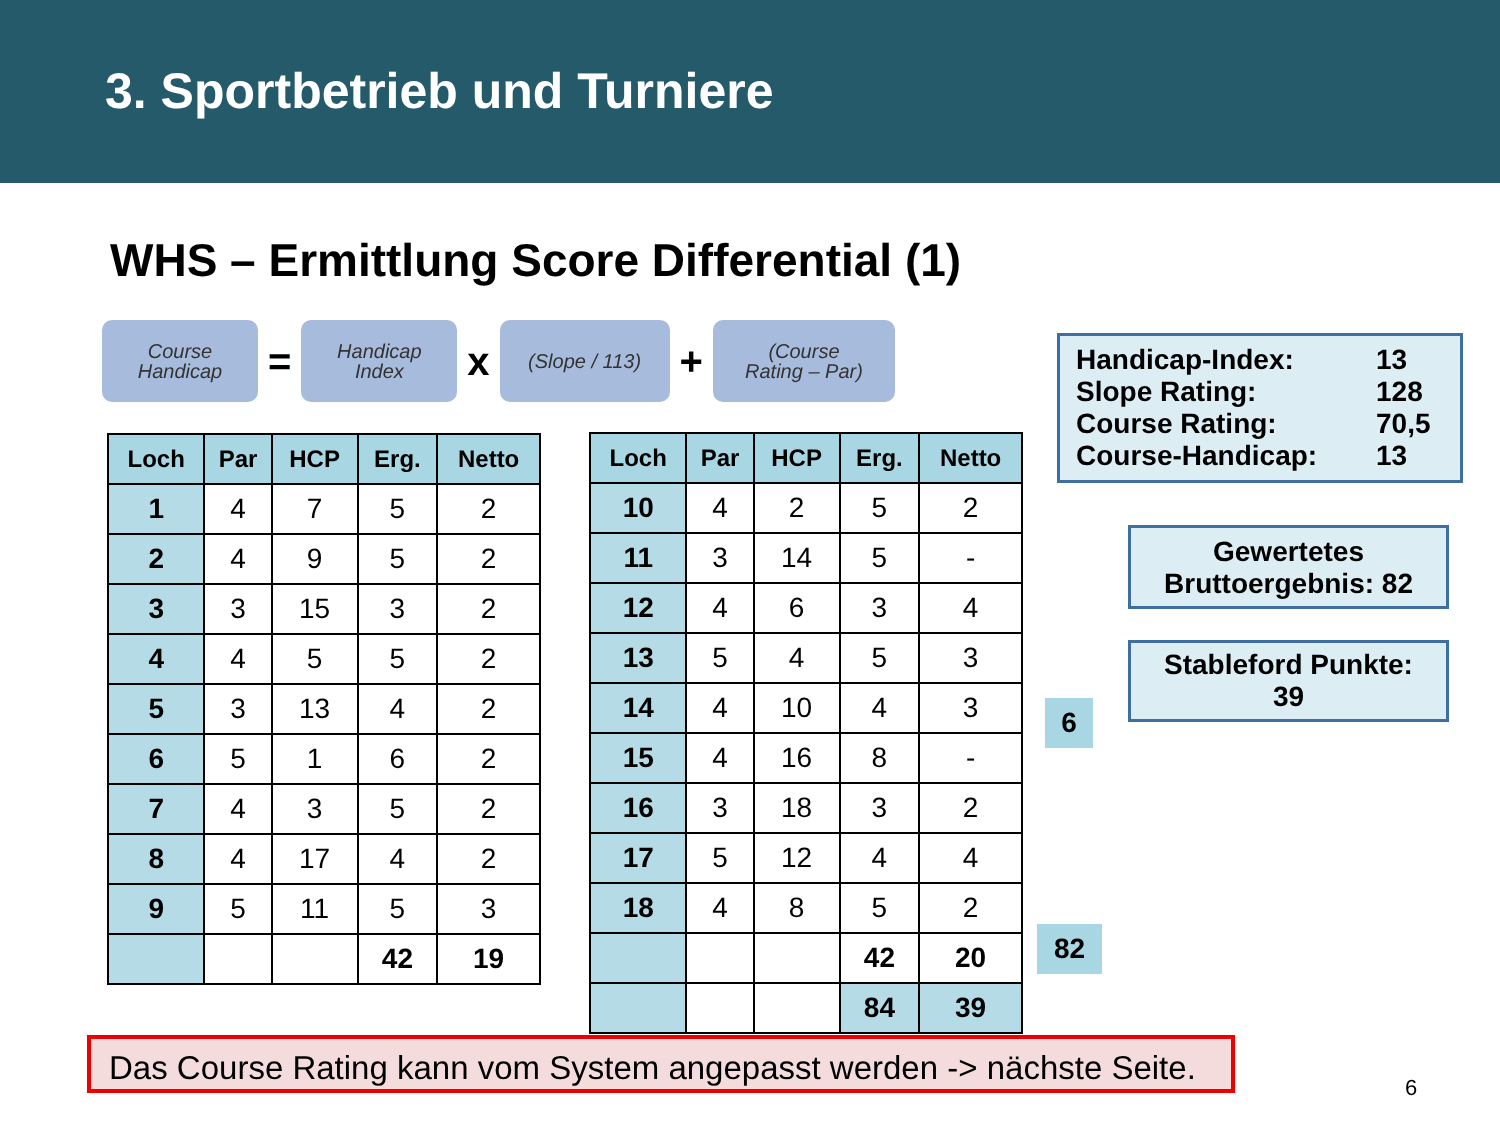3. Sportbetrieb und Turniere
WHS – Ermittlung Score Differential (1)
Course
Handicap
=
Handicap
Index
x
(Slope / 113)
+
(Course
Rating – Par)
| Loch | Par | HCP | Erg. | Netto |
| --- | --- | --- | --- | --- |
| 1 | 4 | 7 | 5 | 2 |
| 2 | 4 | 9 | 5 | 2 |
| 3 | 3 | 15 | 3 | 2 |
| 4 | 4 | 5 | 5 | 2 |
| 5 | 3 | 13 | 4 | 2 |
| 6 | 5 | 1 | 6 | 2 |
| 7 | 4 | 3 | 5 | 2 |
| 8 | 4 | 17 | 4 | 2 |
| 9 | 5 | 11 | 5 | 3 |
| | | | 42 | 19 |
| Loch | Par | HCP | Erg. | Netto |
| --- | --- | --- | --- | --- |
| 10 | 4 | 2 | 5 | 2 |
| 11 | 3 | 14 | 5 | - |
| 12 | 4 | 6 | 3 | 4 |
| 13 | 5 | 4 | 5 | 3 |
| 14 | 4 | 10 | 4 | 3 |
| 15 | 4 | 16 | 8 | - |
| 16 | 3 | 18 | 3 | 2 |
| 17 | 5 | 12 | 4 | 4 |
| 18 | 4 | 8 | 5 | 2 |
| | | | 42 | 20 |
| | | | 84 | 39 |
Handicap-Index: 13
Slope Rating: 128
Course Rating: 70,5
Course-Handicap: 13
Gewertetes
Bruttoergebnis: 82
Stableford Punkte:
39
6
82
Das Course Rating kann vom System angepasst werden -> nächste Seite.
6